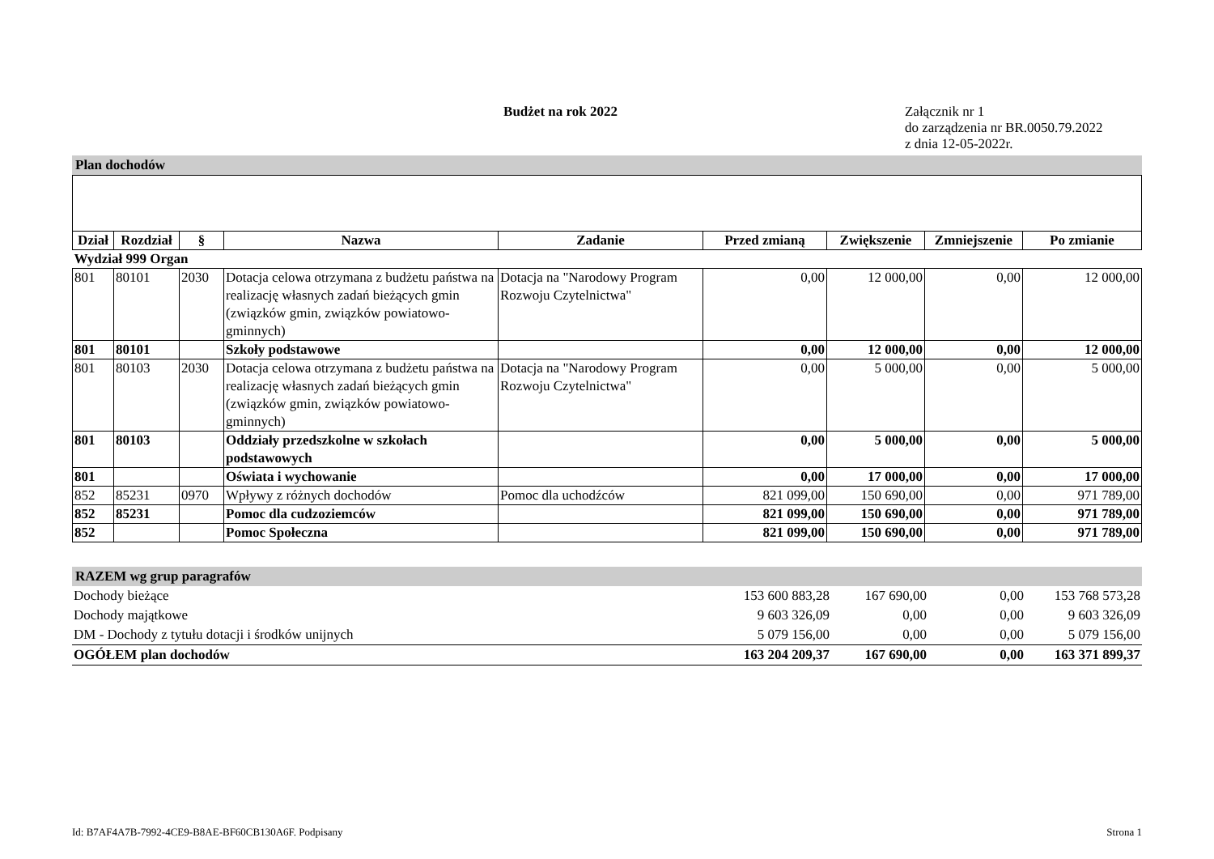Budżet na rok 2022
Załącznik nr 1
do zarządzenia nr BR.0050.79.2022
z dnia 12-05-2022r.
Plan dochodów
| Dział | Rozdział | § | Nazwa | Zadanie | Przed zmianą | Zwiększenie | Zmniejszenie | Po zmianie |
| --- | --- | --- | --- | --- | --- | --- | --- | --- |
| Wydział 999 Organ | | | | | | | | |
| 801 | 80101 | 2030 | Dotacja celowa otrzymana z budżetu państwa na realizację własnych zadań bieżących gmin (związków gmin, związków powiatowo-gminnych) | Dotacja na "Narodowy Program Rozwoju Czytelnictwa" | 0,00 | 12 000,00 | 0,00 | 12 000,00 |
| 801 | 80101 | | Szkoły podstawowe | | 0,00 | 12 000,00 | 0,00 | 12 000,00 |
| 801 | 80103 | 2030 | Dotacja celowa otrzymana z budżetu państwa na realizację własnych zadań bieżących gmin (związków gmin, związków powiatowo-gminnych) | Dotacja na "Narodowy Program Rozwoju Czytelnictwa" | 0,00 | 5 000,00 | 0,00 | 5 000,00 |
| 801 | 80103 | | Oddziały przedszkolne w szkołach podstawowych | | 0,00 | 5 000,00 | 0,00 | 5 000,00 |
| 801 | | | Oświata i wychowanie | | 0,00 | 17 000,00 | 0,00 | 17 000,00 |
| 852 | 85231 | 0970 | Wpływy z różnych dochodów | Pomoc dla uchodźców | 821 099,00 | 150 690,00 | 0,00 | 971 789,00 |
| 852 | 85231 | | Pomoc dla cudzoziemców | | 821 099,00 | 150 690,00 | 0,00 | 971 789,00 |
| 852 | | | Pomoc Społeczna | | 821 099,00 | 150 690,00 | 0,00 | 971 789,00 |
RAZEM wg grup paragrafów
| Dochody bieżące | 153 600 883,28 | 167 690,00 | 0,00 | 153 768 573,28 |
| Dochody majątkowe | 9 603 326,09 | 0,00 | 0,00 | 9 603 326,09 |
| DM - Dochody z tytułu dotacji i środków unijnych | 5 079 156,00 | 0,00 | 0,00 | 5 079 156,00 |
| OGÓŁEM plan dochodów | 163 204 209,37 | 167 690,00 | 0,00 | 163 371 899,37 |
Id: B7AF4A7B-7992-4CE9-B8AE-BF60CB130A6F. Podpisany Strona 1